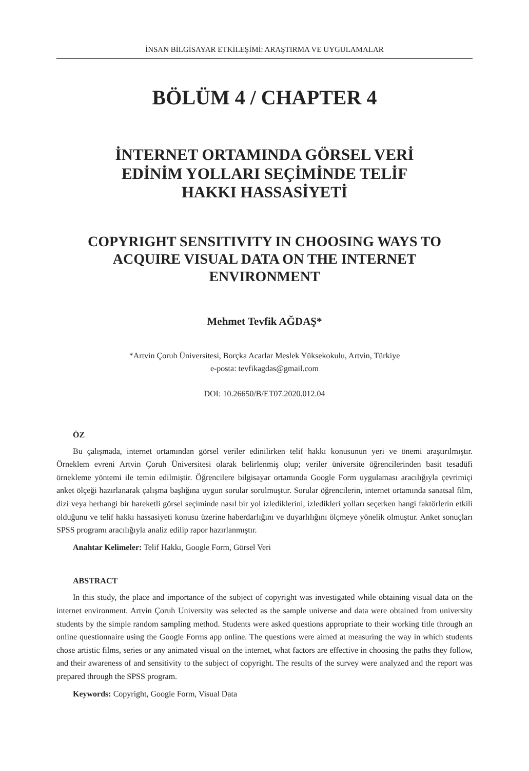İNSAN BİLGİSAYAR ETKİLEŞİMİ: ARAŞTIRMA VE UYGULAMALAR
BÖLÜM 4 / CHAPTER 4
İNTERNET ORTAMINDA GÖRSEL VERİ
EDİNİM YOLLARI SEÇİMİNDE TELİF
HAKKI HASSASİYETİ
COPYRIGHT SENSITIVITY IN CHOOSING WAYS TO
ACQUIRE VISUAL DATA ON THE INTERNET
ENVIRONMENT
Mehmet Tevfik AĞDAŞ*
*Artvin Çoruh Üniversitesi, Borçka Acarlar Meslek Yüksekokulu, Artvin, Türkiye
e-posta: tevfikagdas@gmail.com
DOI: 10.26650/B/ET07.2020.012.04
ÖZ
Bu çalışmada, internet ortamından görsel veriler edinilirken telif hakkı konusunun yeri ve önemi araştırılmıştır. Örneklem evreni Artvin Çoruh Üniversitesi olarak belirlenmiş olup; veriler üniversite öğrencilerinden basit tesadüfi örnekleme yöntemi ile temin edilmiştir. Öğrencilere bilgisayar ortamında Google Form uygulaması aracılığıyla çevrimiçi anket ölçeği hazırlanarak çalışma başlığına uygun sorular sorulmuştur. Sorular öğrencilerin, internet ortamında sanatsal film, dizi veya herhangi bir hareketli görsel seçiminde nasıl bir yol izlediklerini, izledikleri yolları seçerken hangi faktörlerin etkili olduğunu ve telif hakkı hassasiyeti konusu üzerine haberdarlığını ve duyarlılığını ölçmeye yönelik olmuştur. Anket sonuçları SPSS programı aracılığıyla analiz edilip rapor hazırlanmıştır.
Anahtar Kelimeler: Telif Hakkı, Google Form, Görsel Veri
ABSTRACT
In this study, the place and importance of the subject of copyright was investigated while obtaining visual data on the internet environment. Artvin Çoruh University was selected as the sample universe and data were obtained from university students by the simple random sampling method. Students were asked questions appropriate to their working title through an online questionnaire using the Google Forms app online. The questions were aimed at measuring the way in which students chose artistic films, series or any animated visual on the internet, what factors are effective in choosing the paths they follow, and their awareness of and sensitivity to the subject of copyright. The results of the survey were analyzed and the report was prepared through the SPSS program.
Keywords: Copyright, Google Form, Visual Data